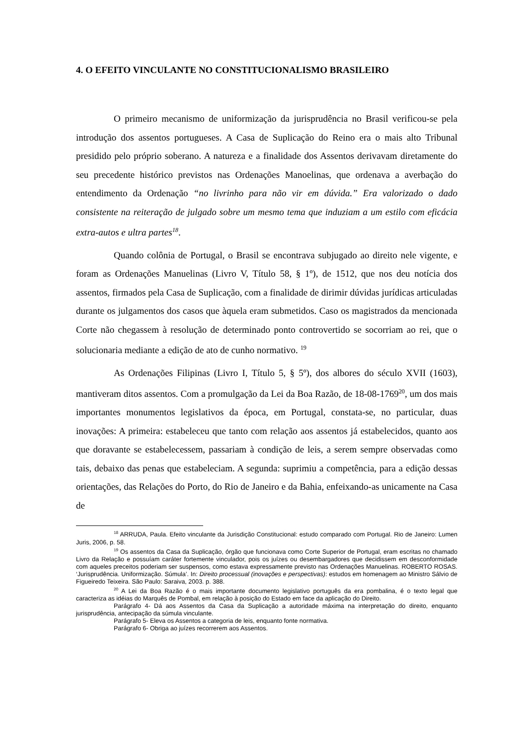4. O EFEITO VINCULANTE NO CONSTITUCIONALISMO BRASILEIRO
O primeiro mecanismo de uniformização da jurisprudência no Brasil verificou-se pela introdução dos assentos portugueses. A Casa de Suplicação do Reino era o mais alto Tribunal presidido pelo próprio soberano. A natureza e a finalidade dos Assentos derivavam diretamente do seu precedente histórico previstos nas Ordenações Manoelinas, que ordenava a averbação do entendimento da Ordenação “no livrinho para não vir em dúvida.” Era valorizado o dado consistente na reiteração de julgado sobre um mesmo tema que induziam a um estilo com eficácia extra-autos e ultra partes<sup>18</sup>.
Quando colônia de Portugal, o Brasil se encontrava subjugado ao direito nele vigente, e foram as Ordenações Manuelinas (Livro V, Título 58, § 1º), de 1512, que nos deu notícia dos assentos, firmados pela Casa de Suplicação, com a finalidade de dirimir dúvidas jurídicas articuladas durante os julgamentos dos casos que àquela eram submetidos. Caso os magistrados da mencionada Corte não chegassem à resolução de determinado ponto controvertido se socorriam ao rei, que o solucionaria mediante a edição de ato de cunho normativo. <sup>19</sup>
As Ordenações Filipinas (Livro I, Título 5, § 5º), dos albores do século XVII (1603), mantiveram ditos assentos. Com a promulgação da Lei da Boa Razão, de 18-08-1769<sup>20</sup>, um dos mais importantes monumentos legislativos da época, em Portugal, constata-se, no particular, duas inovações: A primeira: estabeleceu que tanto com relação aos assentos já estabelecidos, quanto aos que doravante se estabelecessem, passariam à condição de leis, a serem sempre observadas como tais, debaixo das penas que estabeleciam. A segunda: suprimiu a competência, para a edição dessas orientações, das Relações do Porto, do Rio de Janeiro e da Bahia, enfeixando-as unicamente na Casa de
<sup>18</sup> ARRUDA, Paula. Efeito vinculante da Jurisdição Constitucional: estudo comparado com Portugal. Rio de Janeiro: Lumen Juris, 2006, p. 58.
<sup>19</sup> Os assentos da Casa da Suplicação, órgão que funcionava como Corte Superior de Portugal, eram escritas no chamado Livro da Relação e possuíam caráter fortemente vinculador, pois os juízes ou desembargadores que decidissem em desconformidade com aqueles preceitos poderiam ser suspensos, como estava expressamente previsto nas Ordenações Manuelinas. ROBERTO ROSAS. ‘Jurisprudência. Uniformização. Súmula’. In: Direito processual (inovações e perspectivas): estudos em homenagem ao Ministro Sálvio de Figueiredo Teixeira. São Paulo: Saraiva, 2003. p. 388.
<sup>20</sup> A Lei da Boa Razão é o mais importante documento legislativo português da era pombalina, é o texto legal que caracteriza as idéias do Marquês de Pombal, em relação à posição do Estado em face da aplicação do Direito.
Parágrafo 4- Dá aos Assentos da Casa da Suplicação a autoridade máxima na interpretação do direito, enquanto jurisprudência, antecipação da súmula vinculante.
Parágrafo 5- Eleva os Assentos a categoria de leis, enquanto fonte normativa.
Parágrafo 6- Obriga ao juízes recorrerem aos Assentos.